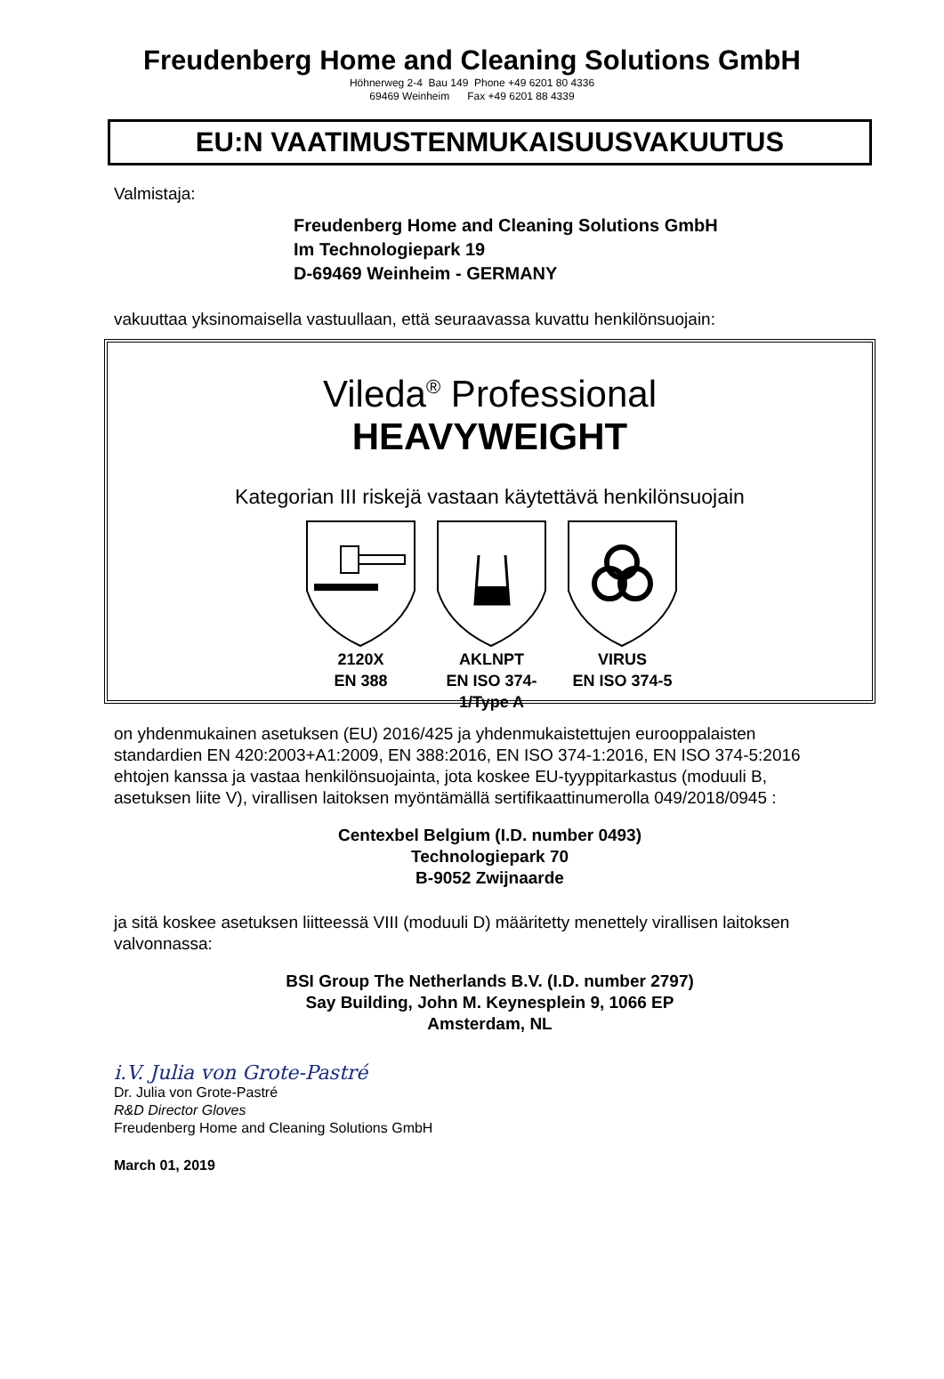Freudenberg Home and Cleaning Solutions GmbH
Höhnerweg 2-4 Bau 149 Phone +49 6201 80 4336
69469 Weinheim Fax +49 6201 88 4339
EU:N VAATIMUSTENMUKAISUUSVAKUUTUS
Valmistaja:
Freudenberg Home and Cleaning Solutions GmbH
Im Technologiepark 19
D-69469 Weinheim - GERMANY
vakuuttaa yksinomaisella vastuullaan, että seuraavassa kuvattu henkilönsuojain:
Vileda<sup>®</sup> Professional
HEAVYWEIGHT
Kategorian III riskejä vastaan käytettävä henkilönsuojain
2120X
EN 388
AKLNPT
EN ISO 374-1/Type A
VIRUS
EN ISO 374-5
on yhdenmukainen asetuksen (EU) 2016/425 ja yhdenmukaistettujen eurooppalaisten standardien EN 420:2003+A1:2009, EN 388:2016, EN ISO 374-1:2016, EN ISO 374-5:2016 ehtojen kanssa ja vastaa henkilönsuojainta, jota koskee EU-tyyppitarkastus (moduuli B, asetuksen liite V), virallisen laitoksen myöntämällä sertifikaattinumerolla 049/2018/0945 :
Centexbel Belgium (I.D. number 0493)
Technologiepark 70
B-9052 Zwijnaarde
ja sitä koskee asetuksen liitteessä VIII (moduuli D) määritetty menettely virallisen laitoksen valvonnassa:
BSI Group The Netherlands B.V. (I.D. number 2797)
Say Building, John M. Keynesplein 9, 1066 EP
Amsterdam, NL
i.V. Julia von Grote-Pastré
Dr. Julia von Grote-Pastré
R&D Director Gloves
Freudenberg Home and Cleaning Solutions GmbH
March 01, 2019